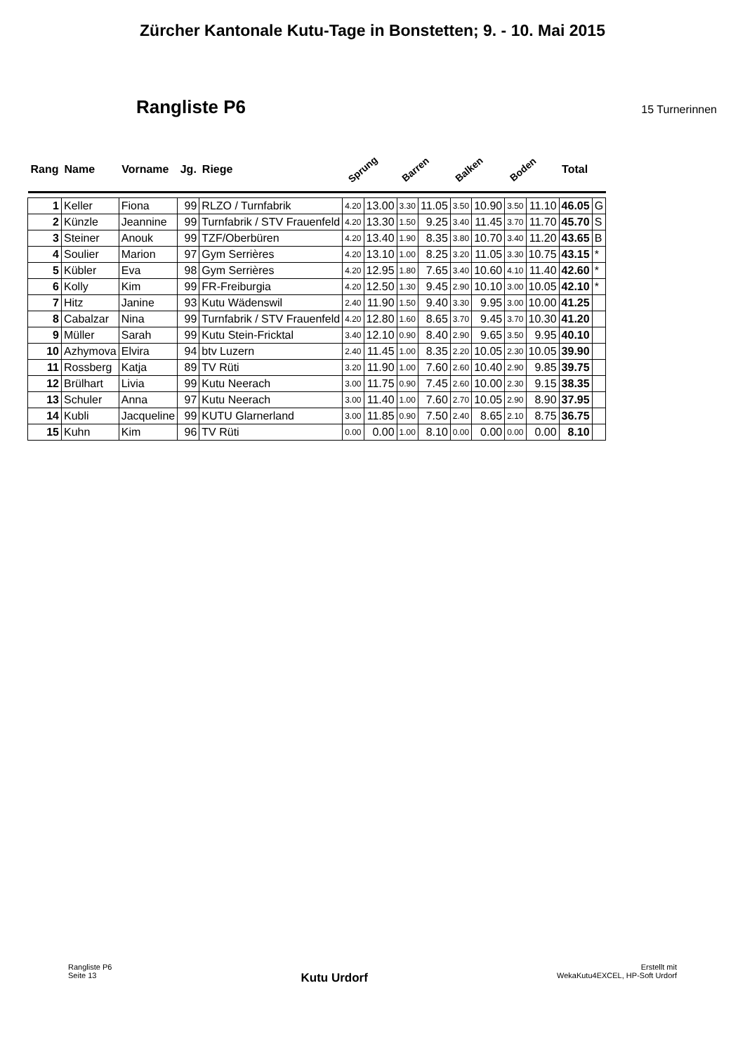Zürcher Kantonale Kutu-Tage in Bonstetten; 9. - 10. Mai 2015
Rangliste P6
15 Turnerinnen
| Rang | Name | Vorname | Jg. | Riege | Sprung | | Barren | | Balken | | Boden | | Total | |
| --- | --- | --- | --- | --- | --- | --- | --- | --- | --- | --- | --- | --- | --- | --- |
| 1 | Keller | Fiona | 99 | RLZO / Turnfabrik | 4.20 | 13.00 | 3.30 | 11.05 | 3.50 | 10.90 | 3.50 | 11.10 | 46.05 | G |
| 2 | Künzle | Jeannine | 99 | Turnfabrik / STV Frauenfeld | 4.20 | 13.30 | 1.50 | 9.25 | 3.40 | 11.45 | 3.70 | 11.70 | 45.70 | S |
| 3 | Steiner | Anouk | 99 | TZF/Oberbüren | 4.20 | 13.40 | 1.90 | 8.35 | 3.80 | 10.70 | 3.40 | 11.20 | 43.65 | B |
| 4 | Soulier | Marion | 97 | Gym Serrières | 4.20 | 13.10 | 1.00 | 8.25 | 3.20 | 11.05 | 3.30 | 10.75 | 43.15 | * |
| 5 | Kübler | Eva | 98 | Gym Serrières | 4.20 | 12.95 | 1.80 | 7.65 | 3.40 | 10.60 | 4.10 | 11.40 | 42.60 | * |
| 6 | Kolly | Kim | 99 | FR-Freiburgia | 4.20 | 12.50 | 1.30 | 9.45 | 2.90 | 10.10 | 3.00 | 10.05 | 42.10 | * |
| 7 | Hitz | Janine | 93 | Kutu Wädenswil | 2.40 | 11.90 | 1.50 | 9.40 | 3.30 | 9.95 | 3.00 | 10.00 | 41.25 | |
| 8 | Cabalzar | Nina | 99 | Turnfabrik / STV Frauenfeld | 4.20 | 12.80 | 1.60 | 8.65 | 3.70 | 9.45 | 3.70 | 10.30 | 41.20 | |
| 9 | Müller | Sarah | 99 | Kutu Stein-Fricktal | 3.40 | 12.10 | 0.90 | 8.40 | 2.90 | 9.65 | 3.50 | 9.95 | 40.10 | |
| 10 | Azhymova | Elvira | 94 | btv Luzern | 2.40 | 11.45 | 1.00 | 8.35 | 2.20 | 10.05 | 2.30 | 10.05 | 39.90 | |
| 11 | Rossberg | Katja | 89 | TV Rüti | 3.20 | 11.90 | 1.00 | 7.60 | 2.60 | 10.40 | 2.90 | 9.85 | 39.75 | |
| 12 | Brülhart | Livia | 99 | Kutu Neerach | 3.00 | 11.75 | 0.90 | 7.45 | 2.60 | 10.00 | 2.30 | 9.15 | 38.35 | |
| 13 | Schuler | Anna | 97 | Kutu Neerach | 3.00 | 11.40 | 1.00 | 7.60 | 2.70 | 10.05 | 2.90 | 8.90 | 37.95 | |
| 14 | Kubli | Jacqueline | 99 | KUTU Glarnerland | 3.00 | 11.85 | 0.90 | 7.50 | 2.40 | 8.65 | 2.10 | 8.75 | 36.75 | |
| 15 | Kuhn | Kim | 96 | TV Rüti | 0.00 | 0.00 | 1.00 | 8.10 | 0.00 | 0.00 | 0.00 | 0.00 | 8.10 | |
Rangliste P6
Seite 13
Kutu Urdorf
Erstellt mit
WekaKutu4EXCEL, HP-Soft Urdorf